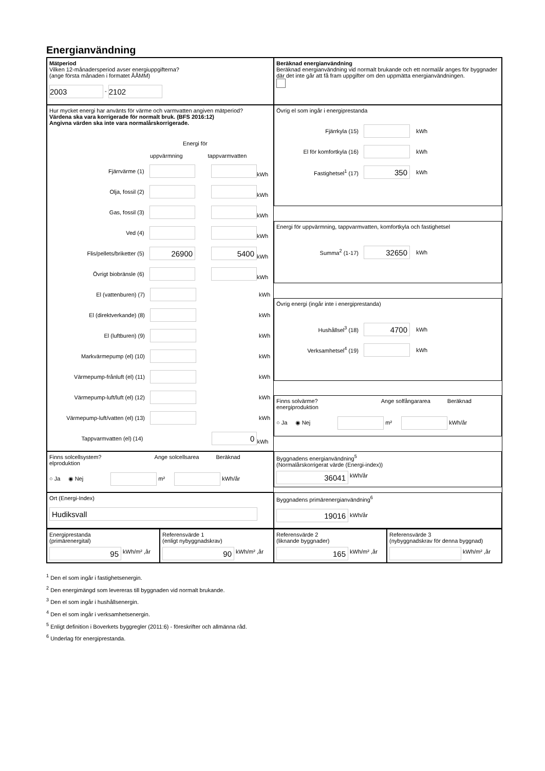Energianvändning
Mätperiod
Vilken 12-månadersperiod avser energiuppgifterna?
(ange första månaden i formatet ÅÅMM)
2003 - 2102
Beräknad energianvändning
Beräknad energianvändning vid normalt brukande och ett normalår anges för byggnader där det inte går att få fram uppgifter om den uppmätta energianvändningen.
Hur mycket energi har använts för värme och varmvatten angiven mätperiod?
Värdena ska vara korrigerade för normalt bruk. (BFS 2016:12)
Angivna värden ska inte vara normalårskorrigerade.
Energi för
uppvärmning tappvarmvatten
Fjärrvärme (1) kWh
Olja, fossil (2) kWh
Gas, fossil (3) kWh
Ved (4) kWh
Flis/pellets/briketter (5) 26900 5400 kWh
Övrigt biobränsle (6) kWh
El (vattenburen) (7) kWh
El (direktverkande) (8) kWh
El (luftburen) (9) kWh
Markvärmepump (el) (10) kWh
Värmepump-frånluft (el) (11) kWh
Värmepump-luft/luft (el) (12) kWh
Värmepump-luft/vatten (el) (13) kWh
Tappvarmvatten (el) (14) 0 kWh
Övrig el som ingår i energiprestanda
Fjärrkyla (15) kWh
El för komfortkyla (16) kWh
Fastighetsel<sup>1</sup> (17) 350 kWh
Energi för uppvärmning, tappvarmvatten, komfortkyla och fastighetsel
Summa<sup>2</sup> (1-17) 32650 kWh
Övrig energi (ingår inte i energiprestanda)
Hushållsel<sup>3</sup> (18) 4700 kWh
Verksamhetsel<sup>4</sup> (19) kWh
Finns solvärme? Ange solfångararea Beräknad energiproduktion
○ Ja ◉ Nej m² kWh/år
Finns solcellsystem? Ange solcellsarea Beräknad elproduktion
○ Ja ◉ Nej m² kWh/år
Byggnadens energianvändning<sup>5</sup>
(Normalårskorrigerat värde (Energi-index))
36041 kWh/år
Ort (Energi-Index)
Hudiksvall
Byggnadens primärenergianvändning<sup>6</sup>
19016 kWh/år
Energiprestanda
(primärenergital)
95 kWh/m² ,år
Referensvärde 1
(enligt nybyggnadskrav)
90 kWh/m² ,år
Referensvärde 2
(liknande byggnader)
165 kWh/m² ,år
Referensvärde 3
(nybyggnadskrav för denna byggnad)
kWh/m² ,år
<sup>1</sup> Den el som ingår i fastighetsenergin.
<sup>2</sup> Den energimängd som levereras till byggnaden vid normalt brukande.
<sup>3</sup> Den el som ingår i hushållsenergin.
<sup>4</sup> Den el som ingår i verksamhetsenergin.
<sup>5</sup> Enligt definition i Boverkets byggregler (2011:6) - föreskrifter och allmänna råd.
<sup>6</sup> Underlag för energiprestanda.